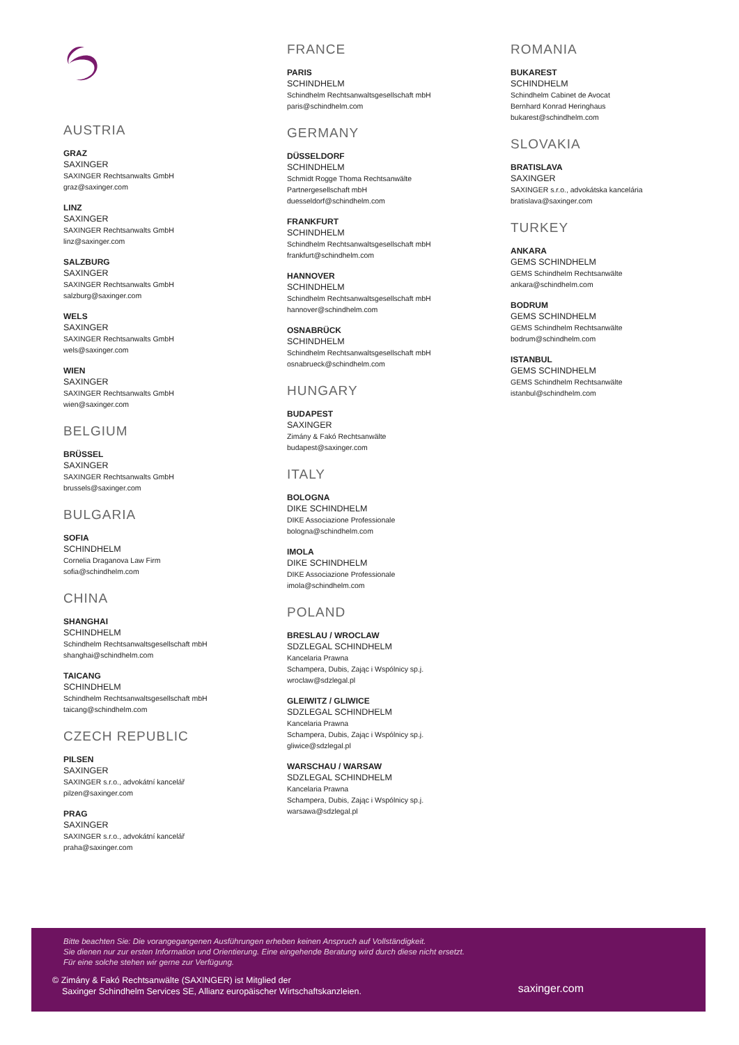AUSTRIA
GRAZ
SAXINGER
SAXINGER Rechtsanwalts GmbH
graz@saxinger.com
LINZ
SAXINGER
SAXINGER Rechtsanwalts GmbH
linz@saxinger.com
SALZBURG
SAXINGER
SAXINGER Rechtsanwalts GmbH
salzburg@saxinger.com
WELS
SAXINGER
SAXINGER Rechtsanwalts GmbH
wels@saxinger.com
WIEN
SAXINGER
SAXINGER Rechtsanwalts GmbH
wien@saxinger.com
BELGIUM
BRÜSSEL
SAXINGER
SAXINGER Rechtsanwalts GmbH
brussels@saxinger.com
BULGARIA
SOFIA
SCHINDHELM
Cornelia Draganova Law Firm
sofia@schindhelm.com
CHINA
SHANGHAI
SCHINDHELM
Schindhelm Rechtsanwaltsgesellschaft mbH
shanghai@schindhelm.com
TAICANG
SCHINDHELM
Schindhelm Rechtsanwaltsgesellschaft mbH
taicang@schindhelm.com
CZECH REPUBLIC
PILSEN
SAXINGER
SAXINGER s.r.o., advokátní kancelář
pilzen@saxinger.com
PRAG
SAXINGER
SAXINGER s.r.o., advokátní kancelář
praha@saxinger.com
FRANCE
PARIS
SCHINDHELM
Schindhelm Rechtsanwaltsgesellschaft mbH
paris@schindhelm.com
GERMANY
DÜSSELDORF
SCHINDHELM
Schmidt Rogge Thoma Rechtsanwälte
Partnergesellschaft mbH
duesseldorf@schindhelm.com
FRANKFURT
SCHINDHELM
Schindhelm Rechtsanwaltsgesellschaft mbH
frankfurt@schindhelm.com
HANNOVER
SCHINDHELM
Schindhelm Rechtsanwaltsgesellschaft mbH
hannover@schindhelm.com
OSNABRÜCK
SCHINDHELM
Schindhelm Rechtsanwaltsgesellschaft mbH
osnabrueck@schindhelm.com
HUNGARY
BUDAPEST
SAXINGER
Zimány & Fakó Rechtsanwälte
budapest@saxinger.com
ITALY
BOLOGNA
DIKE SCHINDHELM
DIKE Associazione Professionale
bologna@schindhelm.com
IMOLA
DIKE SCHINDHELM
DIKE Associazione Professionale
imola@schindhelm.com
POLAND
BRESLAU / WROCLAW
SDZLEGAL SCHINDHELM
Kancelaria Prawna
Schampera, Dubis, Zając i Wspólnicy sp.j.
wroclaw@sdzlegal.pl
GLEIWITZ / GLIWICE
SDZLEGAL SCHINDHELM
Kancelaria Prawna
Schampera, Dubis, Zając i Wspólnicy sp.j.
gliwice@sdzlegal.pl
WARSCHAU / WARSAW
SDZLEGAL SCHINDHELM
Kancelaria Prawna
Schampera, Dubis, Zając i Wspólnicy sp.j.
warsawa@sdzlegal.pl
ROMANIA
BUKAREST
SCHINDHELM
Schindhelm Cabinet de Avocat
Bernhard Konrad Heringhaus
bukarest@schindhelm.com
SLOVAKIA
BRATISLAVA
SAXINGER
SAXINGER s.r.o., advokátska kancelária
bratislava@saxinger.com
TURKEY
ANKARA
GEMS SCHINDHELM
GEMS Schindhelm Rechtsanwälte
ankara@schindhelm.com
BODRUM
GEMS SCHINDHELM
GEMS Schindhelm Rechtsanwälte
bodrum@schindhelm.com
ISTANBUL
GEMS SCHINDHELM
GEMS Schindhelm Rechtsanwälte
istanbul@schindhelm.com
Bitte beachten Sie: Die vorangegangenen Ausführungen erheben keinen Anspruch auf Vollständigkeit.
Sie dienen nur zur ersten Information und Orientierung. Eine eingehende Beratung wird durch diese nicht ersetzt.
Für eine solche stehen wir gerne zur Verfügung.
© Zimány & Fakó Rechtsanwälte (SAXINGER) ist Mitglied der
Saxinger Schindhelm Services SE, Allianz europäischer Wirtschaftskanzleien.
saxinger.com